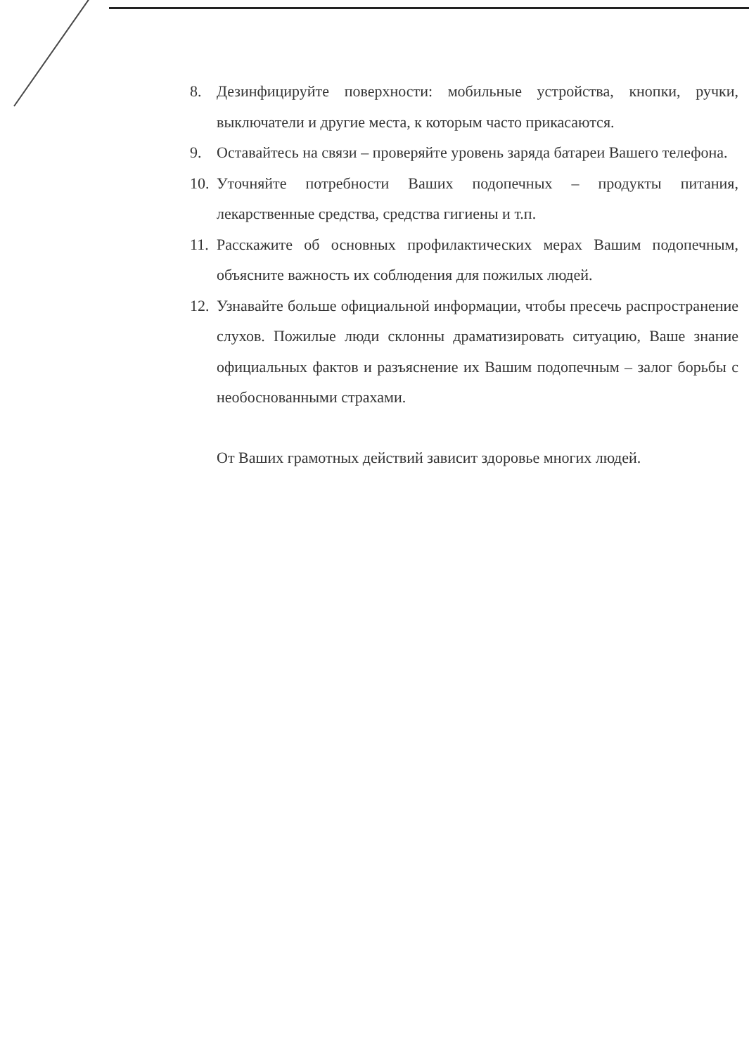8. Дезинфицируйте поверхности: мобильные устройства, кнопки, ручки, выключатели и другие места, к которым часто прикасаются.
9. Оставайтесь на связи – проверяйте уровень заряда батареи Вашего телефона.
10. Уточняйте потребности Ваших подопечных – продукты питания, лекарственные средства, средства гигиены и т.п.
11. Расскажите об основных профилактических мерах Вашим подопечным, объясните важность их соблюдения для пожилых людей.
12. Узнавайте больше официальной информации, чтобы пресечь распространение слухов. Пожилые люди склонны драматизировать ситуацию, Ваше знание официальных фактов и разъяснение их Вашим подопечным – залог борьбы с необоснованными страхами.
От Ваших грамотных действий зависит здоровье многих людей.